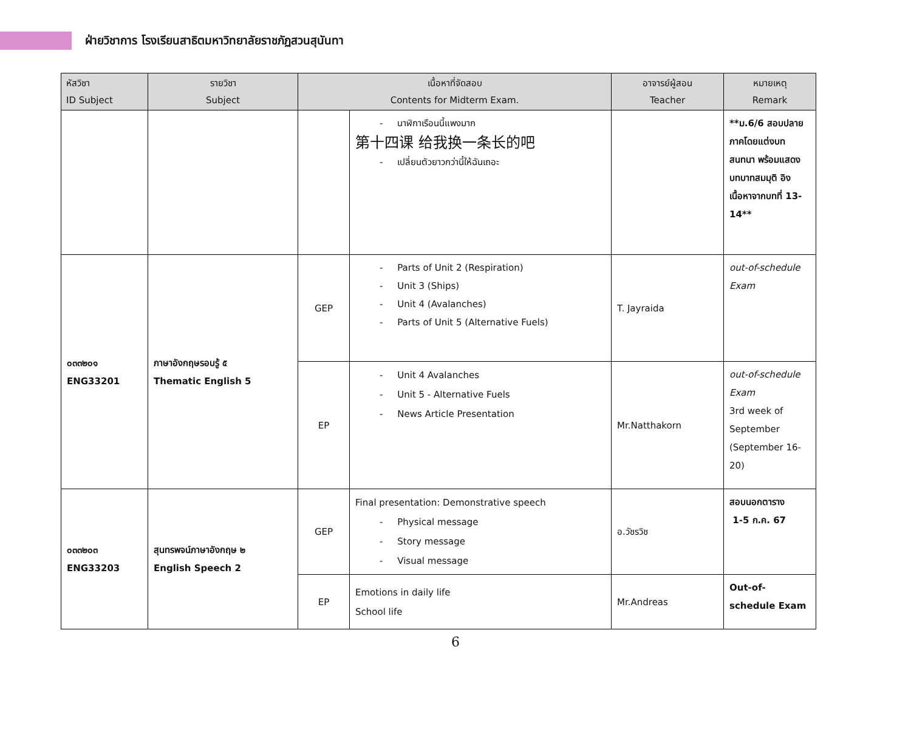ฝ่ายวิชาการ โรงเรียนสาธิตมหาวิทยาลัยราชภัฏสวนสุนันทา
| หัสวิชา ID Subject | รายวิชา Subject | เนื้อหาที่จัดสอบ Contents for Midterm Exam. | | อาจารย์ผู้สอน Teacher | หมายเหตุ Remark |
| --- | --- | --- | --- | --- | --- |
| | | | - นาฬิกาเรือนนี้แพงมาก 第十四课 给我换一条长的吧 - เปลี่ยนตัวยาวกว่านี้ให้ฉันเถอะ | | **ม.6/6 สอบปลายภาคโดยแต่งบทสนทนา พร้อมแสดงบทบาทสมมุติ อิงเนื้อหาจากบทที่ 13-14** |
| ๐๓๓๒๐๑ ENG33201 | ภาษาอังกฤษรอบรู้ ๕ Thematic English 5 | GEP | - Parts of Unit 2 (Respiration) - Unit 3 (Ships) - Unit 4 (Avalanches) - Parts of Unit 5 (Alternative Fuels) | T. Jayraida | out-of-schedule Exam |
| | | EP | - Unit 4 Avalanches - Unit 5 - Alternative Fuels - News Article Presentation | Mr.Natthakorn | out-of-schedule Exam 3rd week of September (September 16-20) |
| ๐๓๓๒๐๓ ENG33203 | สุนทรพจน์ภาษาอังกฤษ ๒ English Speech 2 | GEP | Final presentation: Demonstrative speech - Physical message - Story message - Visual message | อ.วัชรวิช | สอบนอกตาราง 1-5 ก.ค. 67 |
| | | EP | Emotions in daily life School life | Mr.Andreas | Out-of-schedule Exam |
6